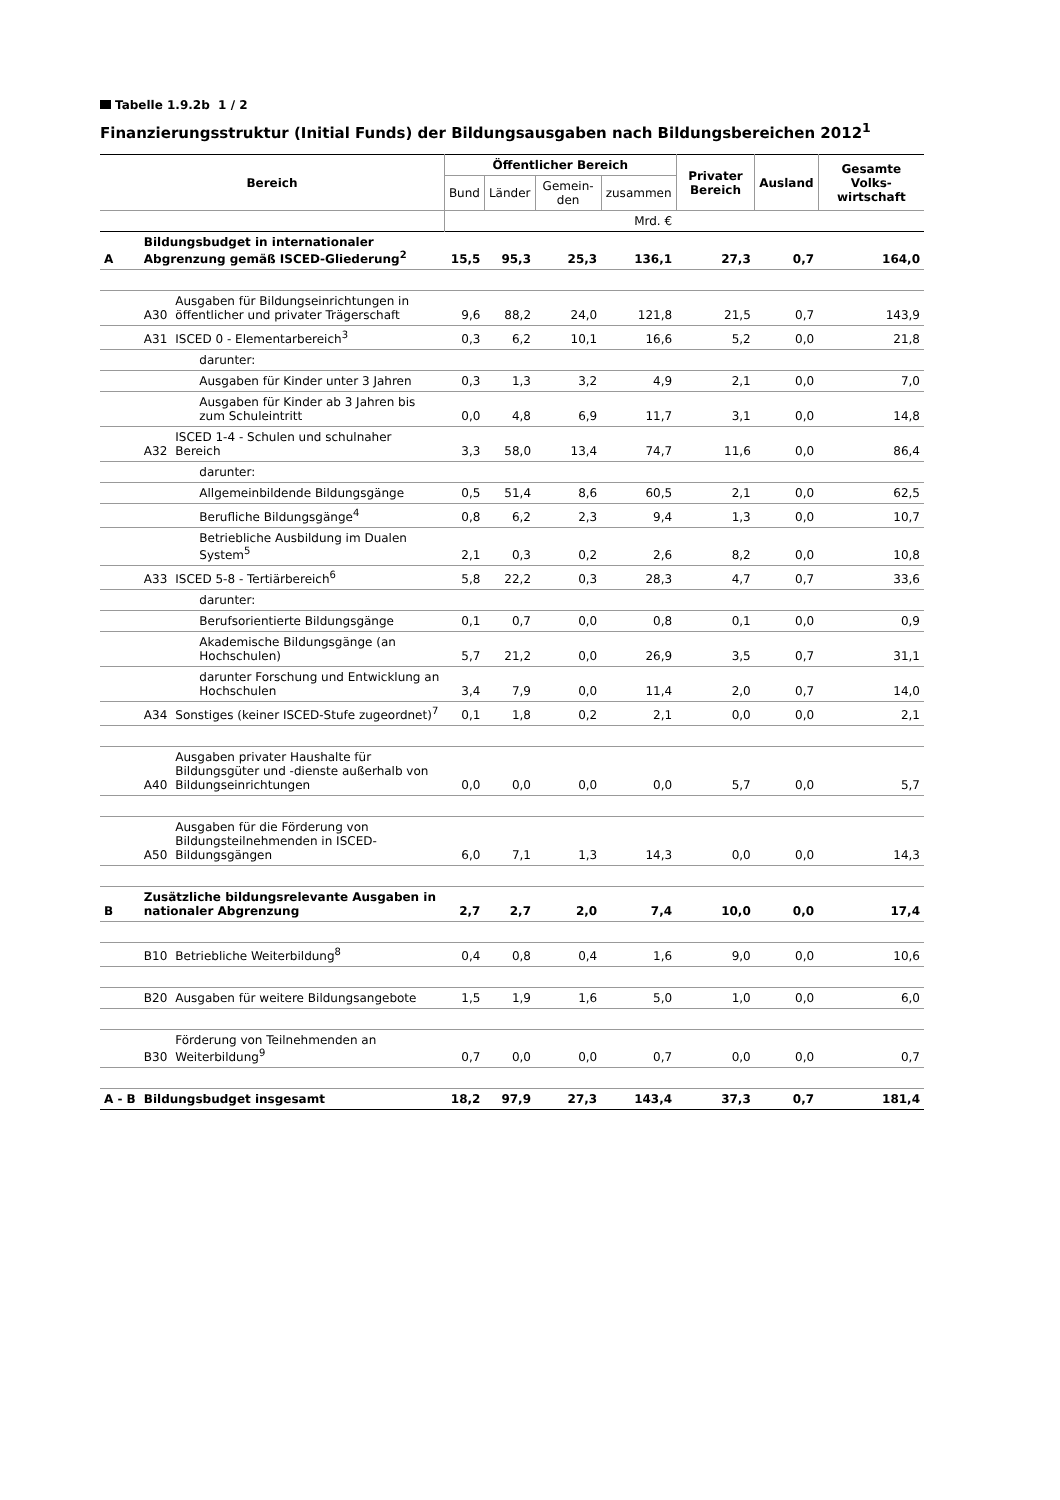Tabelle 1.9.2b 1 / 2
Finanzierungsstruktur (Initial Funds) der Bildungsausgaben nach Bildungsbereichen 2012<sup>1</sup>
| Bereich | | | Öffentlicher Bereich | | | | Privater Bereich | Ausland | Gesamte Volks-wirtschaft |
| --- | --- | --- | --- | --- | --- | --- | --- | --- | --- |
| | | | Bund | Länder | Gemein-den | zusammen | | | |
| | | | Mrd. € | | | | | | |
| A | Bildungsbudget in internationaler Abgrenzung gemäß ISCED-Gliederung<sup>2</sup> | | 15,5 | 95,3 | 25,3 | 136,1 | 27,3 | 0,7 | 164,0 |
| | A30 | Ausgaben für Bildungseinrichtungen in öffentlicher und privater Trägerschaft | 9,6 | 88,2 | 24,0 | 121,8 | 21,5 | 0,7 | 143,9 |
| | A31 | ISCED 0 - Elementarbereich<sup>3</sup> | 0,3 | 6,2 | 10,1 | 16,6 | 5,2 | 0,0 | 21,8 |
| | | darunter: | | | | | | | |
| | | Ausgaben für Kinder unter 3 Jahren | 0,3 | 1,3 | 3,2 | 4,9 | 2,1 | 0,0 | 7,0 |
| | | Ausgaben für Kinder ab 3 Jahren bis zum Schuleintritt | 0,0 | 4,8 | 6,9 | 11,7 | 3,1 | 0,0 | 14,8 |
| | A32 | ISCED 1-4 - Schulen und schulnaher Bereich | 3,3 | 58,0 | 13,4 | 74,7 | 11,6 | 0,0 | 86,4 |
| | | darunter: | | | | | | | |
| | | Allgemeinbildende Bildungsgänge | 0,5 | 51,4 | 8,6 | 60,5 | 2,1 | 0,0 | 62,5 |
| | | Berufliche Bildungsgänge<sup>4</sup> | 0,8 | 6,2 | 2,3 | 9,4 | 1,3 | 0,0 | 10,7 |
| | | Betriebliche Ausbildung im Dualen System<sup>5</sup> | 2,1 | 0,3 | 0,2 | 2,6 | 8,2 | 0,0 | 10,8 |
| | A33 | ISCED 5-8 - Tertiärbereich<sup>6</sup> | 5,8 | 22,2 | 0,3 | 28,3 | 4,7 | 0,7 | 33,6 |
| | | darunter: | | | | | | | |
| | | Berufsorientierte Bildungsgänge | 0,1 | 0,7 | 0,0 | 0,8 | 0,1 | 0,0 | 0,9 |
| | | Akademische Bildungsgänge (an Hochschulen) | 5,7 | 21,2 | 0,0 | 26,9 | 3,5 | 0,7 | 31,1 |
| | | darunter Forschung und Entwicklung an Hochschulen | 3,4 | 7,9 | 0,0 | 11,4 | 2,0 | 0,7 | 14,0 |
| | A34 | Sonstiges (keiner ISCED-Stufe zugeordnet)<sup>7</sup> | 0,1 | 1,8 | 0,2 | 2,1 | 0,0 | 0,0 | 2,1 |
| | A40 | Ausgaben privater Haushalte für Bildungsgüter und -dienste außerhalb von Bildungseinrichtungen | 0,0 | 0,0 | 0,0 | 0,0 | 5,7 | 0,0 | 5,7 |
| | A50 | Ausgaben für die Förderung von Bildungsteilnehmenden in ISCED-Bildungsgängen | 6,0 | 7,1 | 1,3 | 14,3 | 0,0 | 0,0 | 14,3 |
| B | Zusätzliche bildungsrelevante Ausgaben in nationaler Abgrenzung | | 2,7 | 2,7 | 2,0 | 7,4 | 10,0 | 0,0 | 17,4 |
| | B10 | Betriebliche Weiterbildung<sup>8</sup> | 0,4 | 0,8 | 0,4 | 1,6 | 9,0 | 0,0 | 10,6 |
| | B20 | Ausgaben für weitere Bildungsangebote | 1,5 | 1,9 | 1,6 | 5,0 | 1,0 | 0,0 | 6,0 |
| | B30 | Förderung von Teilnehmenden an Weiterbildung<sup>9</sup> | 0,7 | 0,0 | 0,0 | 0,7 | 0,0 | 0,0 | 0,7 |
| A - B | Bildungsbudget insgesamt | | 18,2 | 97,9 | 27,3 | 143,4 | 37,3 | 0,7 | 181,4 |